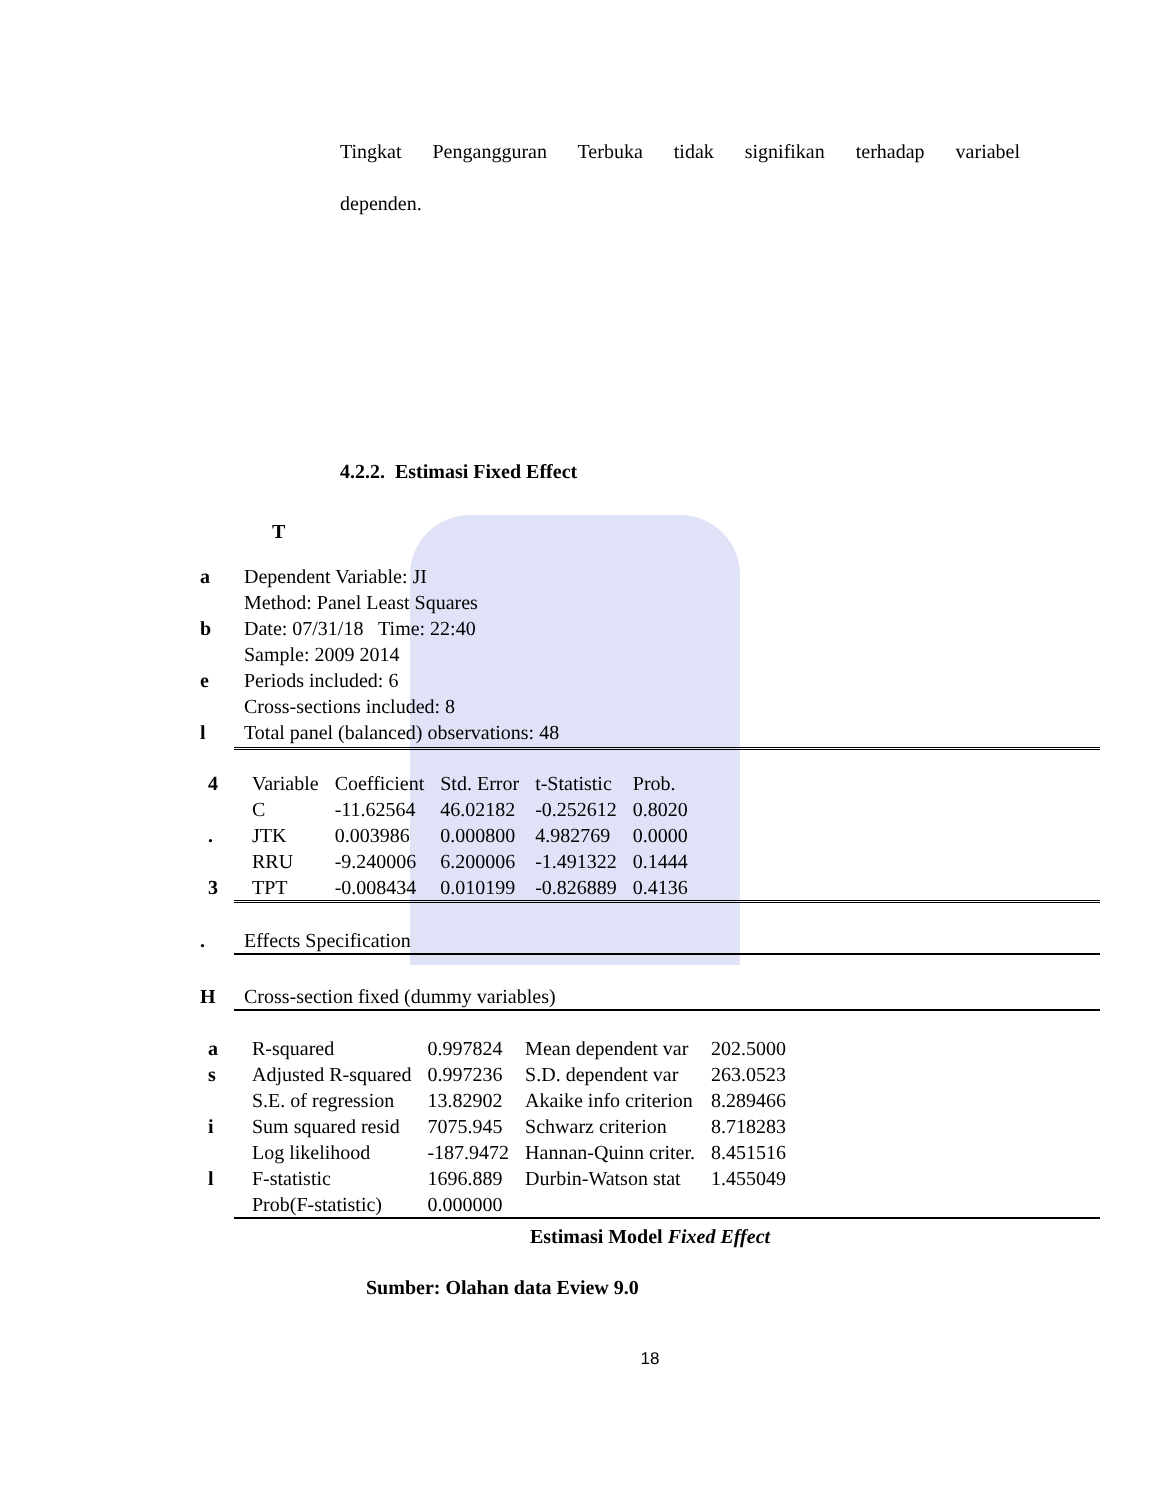Tingkat Pengangguran Terbuka tidak signifikan terhadap variabel
dependen.
4.2.2. Estimasi Fixed Effect
T
a Dependent Variable: JI
Method: Panel Least Squares
b Date: 07/31/18 Time: 22:40
Sample: 2009 2014
e Periods included: 6
Cross-sections included: 8
l Total panel (balanced) observations: 48
| 4 | Variable | Coefficient | Std. Error | t-Statistic | Prob. |
| --- | --- | --- | --- | --- | --- |
| | C | -11.62564 | 46.02182 | -0.252612 | 0.8020 |
| . | JTK | 0.003986 | 0.000800 | 4.982769 | 0.0000 |
| | RRU | -9.240006 | 6.200006 | -1.491322 | 0.1444 |
| 3 | TPT | -0.008434 | 0.010199 | -0.826889 | 0.4136 |
. Effects Specification
H Cross-section fixed (dummy variables)
| a | R-squared | 0.997824 | Mean dependent var | 202.5000 |
| s | Adjusted R-squared | 0.997236 | S.D. dependent var | 263.0523 |
| | S.E. of regression | 13.82902 | Akaike info criterion | 8.289466 |
| i | Sum squared resid | 7075.945 | Schwarz criterion | 8.718283 |
| | Log likelihood | -187.9472 | Hannan-Quinn criter. | 8.451516 |
| l | F-statistic | 1696.889 | Durbin-Watson stat | 1.455049 |
| | Prob(F-statistic) | 0.000000 | | |
Estimasi Model Fixed Effect
Sumber: Olahan data Eview 9.0
18